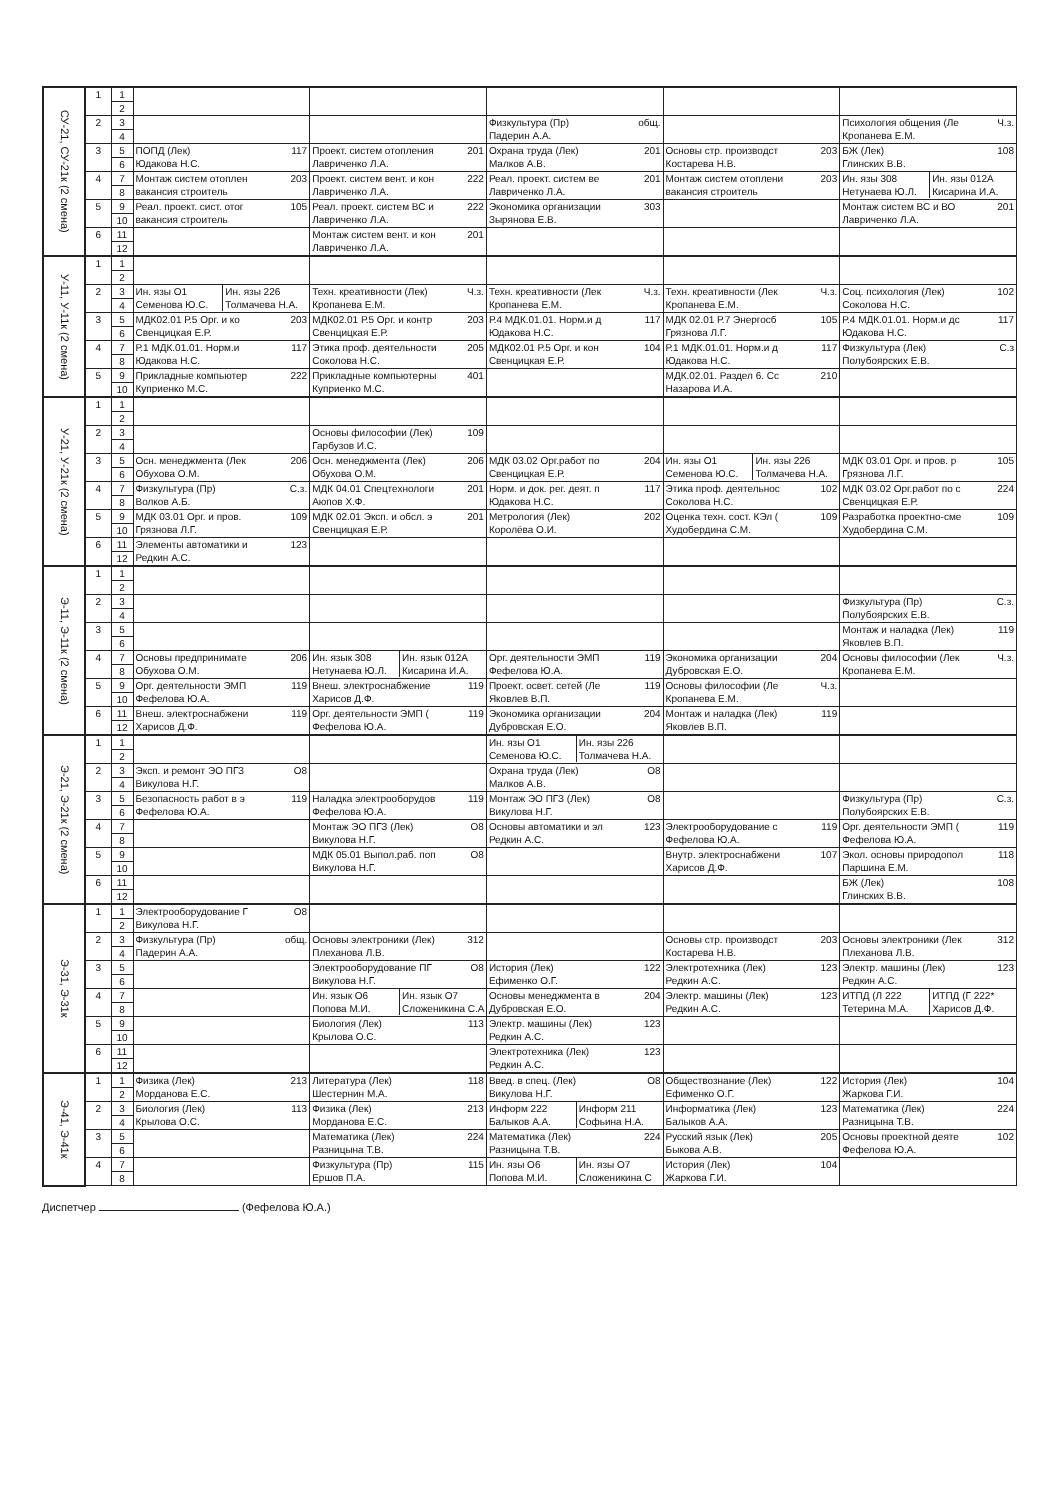| СУ-21, СУ-21к (2 смена) | 1 | 1 | | | | | |
| | | 2 | | | | | |
| | 2 | 3 | | | Физкультура (Пр) общ. Падерин А.А. | | Психология общения (Ле Ч.з. Кропанева Е.М. |
| | | 4 | | | | | |
| | 3 | 5 | ПОПД (Лек) 117 Юдакова Н.С. | Проект. систем отопления 201 Лавриченко Л.А. | Охрана труда (Лек) 201 Малков А.В. | Основы стр. производст 203 Костарева Н.В. | БЖ (Лек) 108 Глинских В.В. |
| | | 6 | | | | | |
| | 4 | 7 | Монтаж систем отоплен 203 вакансия строитель | Проект. систем вент. и кон 222 Лавриченко Л.А. | Реал. проект. систем ве 201 Лавриченко Л.А. | Монтаж систем отоплени 203 вакансия строитель | Ин. язы 308 Нетунаева Ю.Л. Ин. язы 012А Кисарина И.А. |
| | | 8 | | | | | |
| | 5 | 9 | Реал. проект. сист. отог 105 вакансия строитель | Реал. проект. систем ВС и 222 Лавриченко Л.А. | Экономика организации 303 Зырянова Е.В. | | Монтаж систем ВС и ВО 201 Лавриченко Л.А. |
| | | 10 | | | | | |
| | 6 | 11 | | Монтаж систем вент. и кон 201 Лавриченко Л.А. | | | |
| | | 12 | | | | | |
| У-11, У-11к (2 смена) | 1 | 1 | | | | | |
| | | 2 | | | | | |
| | 2 | 3 | Ин. язы О1 Семенова Ю.С. Ин. язы 226 Толмачева Н.А. | Техн. креативности (Лек) Ч.з. Кропанева Е.М. | Техн. креативности (Лек Ч.з. Кропанева Е.М. | Техн. креативности (Лек Ч.з. Кропанева Е.М. | Соц. психология (Лек) 102 Соколова Н.С. |
| | | 4 | | | | | |
| | 3 | 5 | МДК02.01 Р.5 Орг. и ко 203 Свенцицкая Е.Р. | МДК02.01 Р.5 Орг. и контр 203 Свенцицкая Е.Р. | Р.4 МДК.01.01. Норм.и д 117 Юдакова Н.С. | МДК 02.01 Р.7 Энергосб 105 Грязнова Л.Г. | Р.4 МДК.01.01. Норм.и дс 117 Юдакова Н.С. |
| | | 6 | | | | | |
| | 4 | 7 | Р.1 МДК.01.01. Норм.и 117 Юдакова Н.С. | Этика проф. деятельности 205 Соколова Н.С. | МДК02.01 Р.5 Орг. и кон 104 Свенцицкая Е.Р. | Р.1 МДК.01.01. Норм.и д 117 Юдакова Н.С. | Физкультура (Лек) С.з Полубоярских Е.В. |
| | | 8 | | | | | |
| | 5 | 9 | Прикладные компьютер 222 Куприенко М.С. | Прикладные компьютерны 401 Куприенко М.С. | | МДК.02.01. Раздел 6. Сс 210 Назарова И.А. | |
| | | 10 | | | | | |
| У-21, У-21к (2 смена) | 1 | 1 | | | | | |
| | | 2 | | | | | |
| | 2 | 3 | | Основы философии (Лек) 109 Гарбузов И.С. | | | |
| | | 4 | | | | | |
| | 3 | 5 | Осн. менеджмента (Лек 206 Обухова О.М. | Осн. менеджмента (Лек) 206 Обухова О.М. | МДК 03.02 Орг.работ по 204 Свенцицкая Е.Р. | Ин. язы О1 Семенова Ю.С. Ин. язы 226 Толмачева Н.А. | МДК 03.01 Орг. и пров. р 105 Грязнова Л.Г. |
| | | 6 | | | | | |
| | 4 | 7 | Физкультура (Пр) С.з. Волков А.Б. | МДК 04.01 Спецтехнологи 201 Аюпов Х.Ф. | Норм. и док. рег. деят. п 117 Юдакова Н.С. | Этика проф. деятельнос 102 Соколова Н.С. | МДК 03.02 Орг.работ по с 224 Свенцицкая Е.Р. |
| | | 8 | | | | | |
| | 5 | 9 | МДК 03.01 Орг. и пров. 109 Грязнова Л.Г. | МДК 02.01 Эксп. и обсл. э 201 Свенцицкая Е.Р. | Метрология (Лек) 202 Королёва О.И. | Оценка техн. сост. КЭл ( 109 Худобердина С.М. | Разработка проектно-сме 109 Худобердина С.М. |
| | | 10 | | | | | |
| | 6 | 11 | Элементы автоматики и 123 Редкин А.С. | | | | |
| | | 12 | | | | | |
| Э-11, Э-11к (2 смена) | 1 | 1 | | | | | |
| | | 2 | | | | | |
| | 2 | 3 | | | | | Физкультура (Пр) С.з. Полубоярских Е.В. |
| | | 4 | | | | | |
| | 3 | 5 | | | | | Монтаж и наладка (Лек) 119 Яковлев В.П. |
| | | 6 | | | | | |
| | 4 | 7 | Основы предпринимате 206 Обухова О.М. | Ин. язык 308 Нетунаева Ю.Л. Ин. язык 012А Кисарина И.А. | Орг. деятельности ЭМП 119 Фефелова Ю.А. | Экономика организации 204 Дубровская Е.О. | Основы философии (Лек Ч.з. Кропанева Е.М. |
| | | 8 | | | | | |
| | 5 | 9 | Орг. деятельности ЭМП 119 Фефелова Ю.А. | Внеш. электроснабжение 119 Харисов Д.Ф. | Проект. освет. сетей (Ле 119 Яковлев В.П. | Основы философии (Ле Ч.з. Кропанева Е.М. | |
| | | 10 | | | | | |
| | 6 | 11 | Внеш. электроснабжени 119 Харисов Д.Ф. | Орг. деятельности ЭМП ( 119 Фефелова Ю.А. | Экономика организации 204 Дубровская Е.О. | Монтаж и наладка (Лек) 119 Яковлев В.П. | |
| | | 12 | | | | | |
| Э-21, Э-21к (2 смена) | 1 | 1 | | | Ин. язы О1 Семенова Ю.С. Ин. язы 226 Толмачева Н.А. | | |
| | | 2 | | | | | |
| | 2 | 3 | Эксп. и ремонт ЭО ПГЗ О8 Викулова Н.Г. | | Охрана труда (Лек) О8 Малков А.В. | | |
| | | 4 | | | | | |
| | 3 | 5 | Безопасность работ в э 119 Фефелова Ю.А. | Наладка электрооборудов 119 Фефелова Ю.А. | Монтаж ЭО ПГЗ (Лек) О8 Викулова Н.Г. | | Физкультура (Пр) С.з. Полубоярских Е.В. |
| | | 6 | | | | | |
| | 4 | 7 | | Монтаж ЭО ПГЗ (Лек) О8 Викулова Н.Г. | Основы автоматики и эл 123 Редкин А.С. | Электрооборудование с 119 Фефелова Ю.А. | Орг. деятельности ЭМП ( 119 Фефелова Ю.А. |
| | | 8 | | | | | |
| | 5 | 9 | | МДК 05.01 Выпол.раб. поп О8 Викулова Н.Г. | | Внутр. электроснабжени 107 Харисов Д.Ф. | Экол. основы природопол 118 Паршина Е.М. |
| | | 10 | | | | | |
| | 6 | 11 | | | | | БЖ (Лек) 108 Глинских В.В. |
| | | 12 | | | | | |
| Э-31, Э-31к | 1 | 1 | Электрооборудование Г О8 Викулова Н.Г. | | | | |
| | | 2 | | | | | |
| | 2 | 3 | Физкультура (Пр) общ. Падерин А.А. | Основы электроники (Лек) 312 Плеханова Л.В. | | Основы стр. производст 203 Костарева Н.В. | Основы электроники (Лек 312 Плеханова Л.В. |
| | | 4 | | | | | |
| | 3 | 5 | | Электрооборудование ПГ О8 Викулова Н.Г. | История (Лек) 122 Ефименко О.Г. | Электротехника (Лек) 123 Редкин А.С. | Электр. машины (Лек) 123 Редкин А.С. |
| | | 6 | | | | | |
| | 4 | 7 | | Ин. язык О6 Попова М.И. Ин. язык О7 Сложеникина С.А | Основы менеджмента в 204 Дубровская Е.О. | Электр. машины (Лек) 123 Редкин А.С. | ИТПД (Л 222 Тетерина М.А. ИТПД (Г 222* Харисов Д.Ф. |
| | | 8 | | | | | |
| | 5 | 9 | | Биология (Лек) 113 Крылова О.С. | Электр. машины (Лек) 123 Редкин А.С. | | |
| | | 10 | | | | | |
| | 6 | 11 | | | Электротехника (Лек) 123 Редкин А.С. | | |
| | | 12 | | | | | |
| Э-41, Э-41к | 1 | 1 | Физика (Лек) 213 Морданова Е.С. | Литература (Лек) 118 Шестернин М.А. | Введ. в спец. (Лек) О8 Викулова Н.Г. | Обществознание (Лек) 122 Ефименко О.Г. | История (Лек) 104 Жаркова Г.И. |
| | | 2 | | | | | |
| | 2 | 3 | Биология (Лек) 113 Крылова О.С. | Физика (Лек) 213 Морданова Е.С. | Информ 222 Балыков А.А. Информ 211 Софьина Н.А. | Информатика (Лек) 123 Балыков А.А. | Математика (Лек) 224 Разницына Т.В. |
| | | 4 | | | | | |
| | 3 | 5 | | Математика (Лек) 224 Разницына Т.В. | Математика (Лек) 224 Разницына Т.В. | Русский язык (Лек) 205 Быкова А.В. | Основы проектной деяте 102 Фефелова Ю.А. |
| | | 6 | | | | | |
| | 4 | 7 | | Физкультура (Пр) 115 Ершов П.А. | Ин. язы О6 Попова М.И. Ин. язы О7 Сложеникина С | История (Лек) 104 Жаркова Г.И. | |
| | | 8 | | | | | |
Диспетчер (Фефелова Ю.А.)